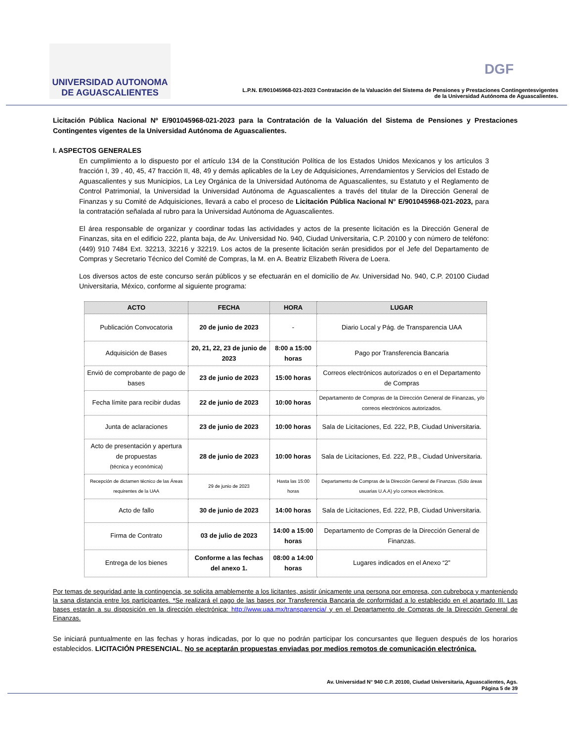UNIVERSIDAD AUTONOMA
DE AGUASCALIENTES
DGF
L.P.N. E/901045968-021-2023 Contratación de la Valuación del Sistema de Pensiones y Prestaciones Contingentesvigentes
de la Universidad Autónoma de Aguascalientes.
Licitación Pública Nacional Nº E/901045968-021-2023 para la Contratación de la Valuación del Sistema de Pensiones y Prestaciones Contingentes vigentes de la Universidad Autónoma de Aguascalientes.
I. ASPECTOS GENERALES
En cumplimiento a lo dispuesto por el artículo 134 de la Constitución Política de los Estados Unidos Mexicanos y los artículos 3 fracción I, 39 , 40, 45, 47 fracción II, 48, 49 y demás aplicables de la Ley de Adquisiciones, Arrendamientos y Servicios del Estado de Aguascalientes y sus Municipios, La Ley Orgánica de la Universidad Autónoma de Aguascalientes, su Estatuto y el Reglamento de Control Patrimonial, la Universidad la Universidad Autónoma de Aguascalientes a través del titular de la Dirección General de Finanzas y su Comité de Adquisiciones, llevará a cabo el proceso de Licitación Pública Nacional N° E/901045968-021-2023, para la contratación señalada al rubro para la Universidad Autónoma de Aguascalientes.
El área responsable de organizar y coordinar todas las actividades y actos de la presente licitación es la Dirección General de Finanzas, sita en el edificio 222, planta baja, de Av. Universidad No. 940, Ciudad Universitaria, C.P. 20100 y con número de teléfono: (449) 910 7484 Ext. 32213, 32216 y 32219. Los actos de la presente licitación serán presididos por el Jefe del Departamento de Compras y Secretario Técnico del Comité de Compras, la M. en A. Beatriz Elizabeth Rivera de Loera.
Los diversos actos de este concurso serán públicos y se efectuarán en el domicilio de Av. Universidad No. 940, C.P. 20100 Ciudad Universitaria, México, conforme al siguiente programa:
| ACTO | FECHA | HORA | LUGAR |
| --- | --- | --- | --- |
| Publicación Convocatoria | 20 de junio de 2023 | - | Diario Local y Pág. de Transparencia UAA |
| Adquisición de Bases | 20, 21, 22, 23 de junio de 2023 | 8:00 a 15:00 horas | Pago por Transferencia Bancaria |
| Envió de comprobante de pago de bases | 23 de junio de 2023 | 15:00 horas | Correos electrónicos autorizados o en el Departamento de Compras |
| Fecha límite para recibir dudas | 22 de junio de 2023 | 10:00 horas | Departamento de Compras de la Dirección General de Finanzas, y/o correos electrónicos autorizados. |
| Junta de aclaraciones | 23 de junio de 2023 | 10:00 horas | Sala de Licitaciones, Ed. 222, P.B, Ciudad Universitaria. |
| Acto de presentación y apertura de propuestas (técnica y económica) | 28 de junio de 2023 | 10:00 horas | Sala de Licitaciones, Ed. 222, P.B., Ciudad Universitaria. |
| Recepción de dictamen técnico de las Áreas requirentes de la UAA | 29 de junio de 2023 | Hasta las 15:00 horas | Departamento de Compras de la Dirección General de Finanzas. (Sólo áreas usuarias U.A.A) y/o correos electrónicos. |
| Acto de fallo | 30 de junio de 2023 | 14:00 horas | Sala de Licitaciones, Ed. 222, P.B, Ciudad Universitaria. |
| Firma de Contrato | 03 de julio de 2023 | 14:00 a 15:00 horas | Departamento de Compras de la Dirección General de Finanzas. |
| Entrega de los bienes | Conforme a las fechas del anexo 1. | 08:00 a 14:00 horas | Lugares indicados en el Anexo “2” |
Por temas de seguridad ante la contingencia, se solicita amablemente a los licitantes, asistir únicamente una persona por empresa, con cubreboca y manteniendo la sana distancia entre los participantes. *Se realizará el pago de las bases por Transferencia Bancaria de conformidad a lo establecido en el apartado III. Las bases estarán a su disposición en la dirección electrónica: http://www.uaa.mx/transparencia/ y en el Departamento de Compras de la Dirección General de Finanzas.
Se iniciará puntualmente en las fechas y horas indicadas, por lo que no podrán participar los concursantes que lleguen después de los horarios establecidos. LICITACIÓN PRESENCIAL, No se aceptarán propuestas enviadas por medios remotos de comunicación electrónica.
Av. Universidad N° 940 C.P. 20100, Ciudad Universitaria, Aguascalientes, Ags.
Página 5 de 39